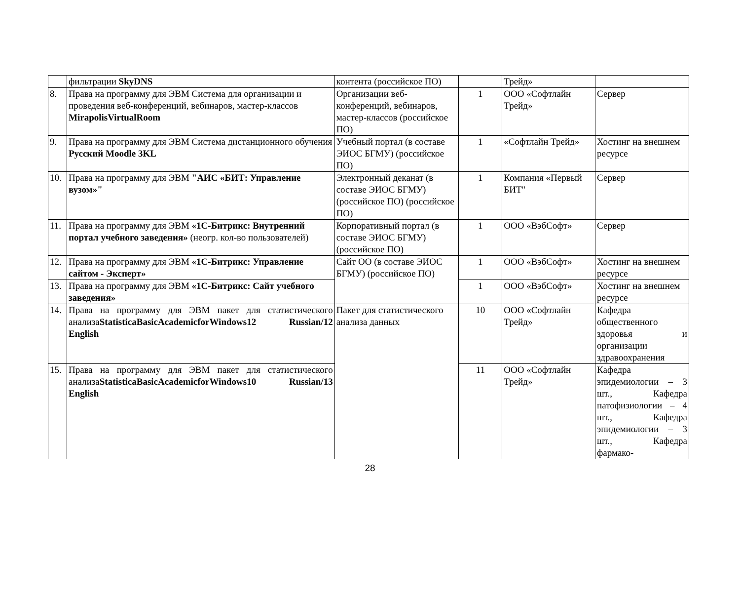| | фильтрации SkyDNS | контента (российское ПО) | | Трейд» | |
| 8. | Права на программу для ЭВМ Система для организации и проведения веб-конференций, вебинаров, мастер-классов MirapolisVirtualRoom | Организации веб-конференций, вебинаров, мастер-классов (российское ПО) | 1 | ООО «Софтлайн Трейд» | Сервер |
| 9. | Права на программу для ЭВМ Система дистанционного обучения Русский Moodle 3KL | Учебный портал (в составе ЭИОС БГМУ) (российское ПО) | 1 | «Софтлайн Трейд» | Хостинг на внешнем ресурсе |
| 10. | Права на программу для ЭВМ "АИС «БИТ: Управление вузом»" | Электронный деканат (в составе ЭИОС БГМУ) (российское ПО) (российское ПО) | 1 | Компания «Первый БИТ" | Сервер |
| 11. | Права на программу для ЭВМ «1С-Битрикс: Внутренний портал учебного заведения» (неогр. кол-во пользователей) | Корпоративный портал (в составе ЭИОС БГМУ) (российское ПО) | 1 | ООО «ВэбСофт» | Сервер |
| 12. | Права на программу для ЭВМ «1С-Битрикс: Управление сайтом - Эксперт» | Сайт ОО (в составе ЭИОС БГМУ) (российское ПО) | 1 | ООО «ВэбСофт» | Хостинг на внешнем ресурсе |
| 13. | Права на программу для ЭВМ «1С-Битрикс: Сайт учебного заведения» | | 1 | ООО «ВэбСофт» | Хостинг на внешнем ресурсе |
| 14. | Права на программу для ЭВМ пакет для статистического анализа StatisticaBasicAcademicforWindows12 Russian/12 English | Пакет для статистического анализа данных | 10 | ООО «Софтлайн Трейд» | Кафедра общественного здоровья и организации здравоохранения |
| 15. | Права на программу для ЭВМ пакет для статистического анализа StatisticaBasicAcademicforWindows10 Russian/13 English | | 11 | ООО «Софтлайн Трейд» | Кафедра эпидемиологии – 3 шт., Кафедра патофизиологии – 4 шт., Кафедра эпидемиологии – 3 шт., Кафедра фармако- |
28